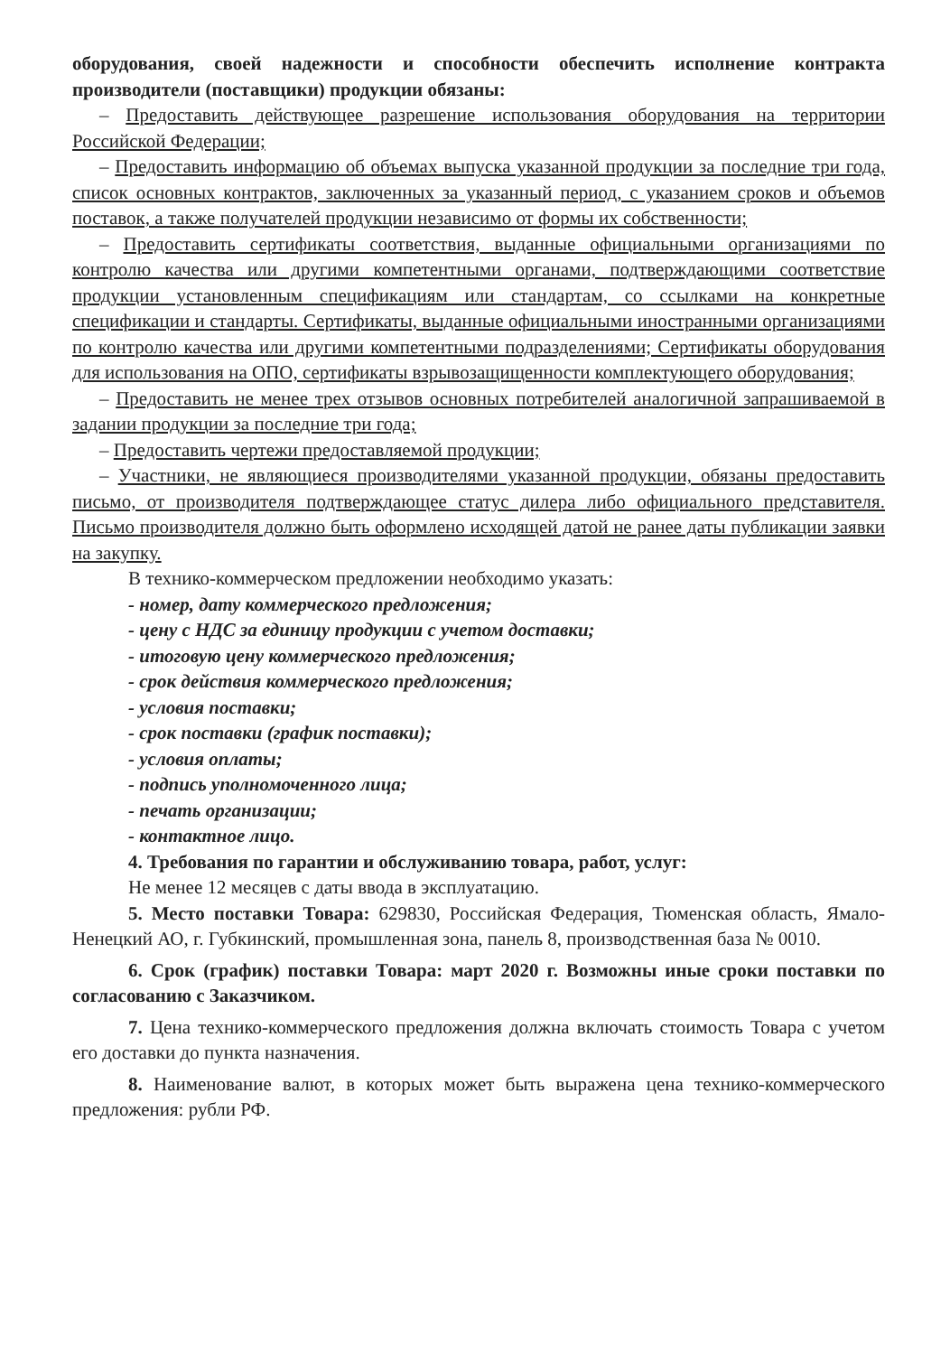оборудования, своей надежности и способности обеспечить исполнение контракта производители (поставщики) продукции обязаны:
– Предоставить действующее разрешение использования оборудования на территории Российской Федерации;
– Предоставить информацию об объемах выпуска указанной продукции за последние три года, список основных контрактов, заключенных за указанный период, с указанием сроков и объемов поставок, а также получателей продукции независимо от формы их собственности;
– Предоставить сертификаты соответствия, выданные официальными организациями по контролю качества или другими компетентными органами, подтверждающими соответствие продукции установленным спецификациям или стандартам, со ссылками на конкретные спецификации и стандарты. Сертификаты, выданные официальными иностранными организациями по контролю качества или другими компетентными подразделениями; Сертификаты оборудования для использования на ОПО, сертификаты взрывозащищенности комплектующего оборудования;
– Предоставить не менее трех отзывов основных потребителей аналогичной запрашиваемой в задании продукции за последние три года;
– Предоставить чертежи предоставляемой продукции;
– Участники, не являющиеся производителями указанной продукции, обязаны предоставить письмо, от производителя подтверждающее статус дилера либо официального представителя. Письмо производителя должно быть оформлено исходящей датой не ранее даты публикации заявки на закупку.
В технико-коммерческом предложении необходимо указать:
- номер, дату коммерческого предложения;
- цену с НДС за единицу продукции с учетом доставки;
- итоговую цену коммерческого предложения;
- срок действия коммерческого предложения;
- условия поставки;
- срок поставки (график поставки);
- условия оплаты;
- подпись уполномоченного лица;
- печать организации;
- контактное лицо.
4. Требования по гарантии и обслуживанию товара, работ, услуг:
Не менее 12 месяцев с даты ввода в эксплуатацию.
5. Место поставки Товара: 629830, Российская Федерация, Тюменская область, Ямало-Ненецкий АО, г. Губкинский, промышленная зона, панель 8, производственная база № 0010.
6. Срок (график) поставки Товара: март 2020 г. Возможны иные сроки поставки по согласованию с Заказчиком.
7. Цена технико-коммерческого предложения должна включать стоимость Товара с учетом его доставки до пункта назначения.
8. Наименование валют, в которых может быть выражена цена технико-коммерческого предложения: рубли РФ.